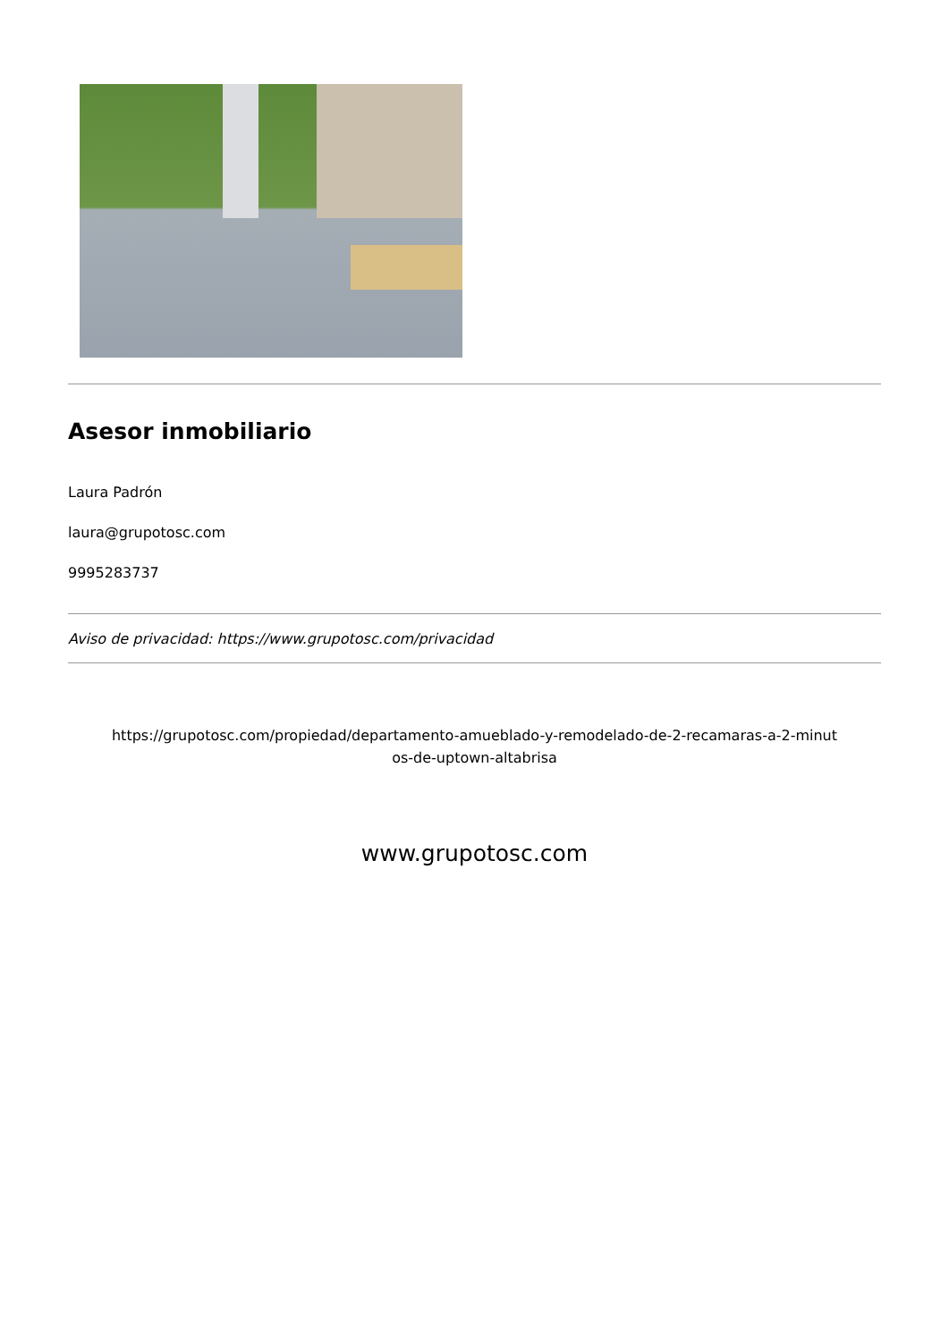Asesor inmobiliario
Laura Padrón
laura@grupotosc.com
9995283737
Aviso de privacidad: https://www.grupotosc.com/privacidad
https://grupotosc.com/propiedad/departamento-amueblado-y-remodelado-de-2-recamaras-a-2-minut
os-de-uptown-altabrisa
www.grupotosc.com